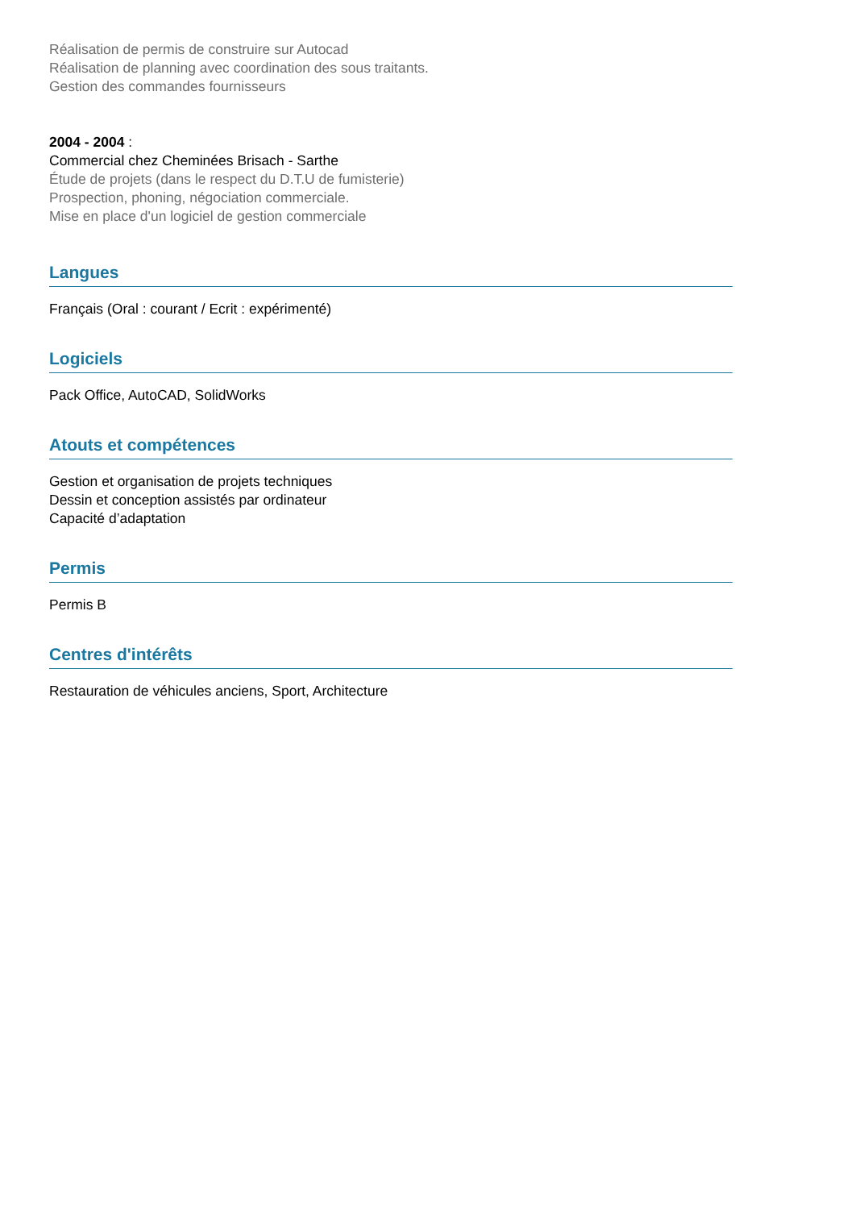Réalisation de permis de construire sur Autocad
Réalisation de planning avec coordination des sous traitants.
Gestion des commandes fournisseurs
2004 - 2004 :
Commercial chez Cheminées Brisach - Sarthe
Étude de projets (dans le respect du D.T.U de fumisterie)
Prospection, phoning, négociation commerciale.
Mise en place d'un logiciel de gestion commerciale
Langues
Français (Oral : courant / Ecrit : expérimenté)
Logiciels
Pack Office, AutoCAD, SolidWorks
Atouts et compétences
Gestion et organisation de projets techniques
Dessin et conception assistés par ordinateur
Capacité d’adaptation
Permis
Permis B
Centres d'intérêts
Restauration de véhicules anciens, Sport, Architecture